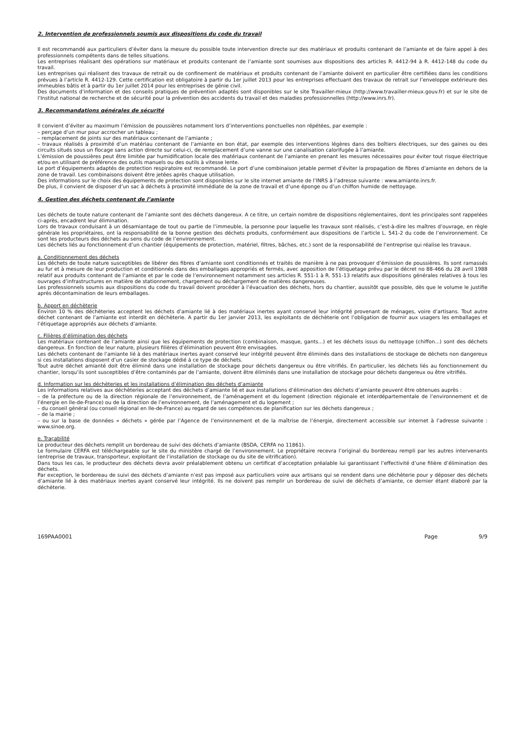2. Intervention de professionnels soumis aux dispositions du code du travail
Il est recommandé aux particuliers d’éviter dans la mesure du possible toute intervention directe sur des matériaux et produits contenant de l’amiante et de faire appel à des professionnels compétents dans de telles situations.
Les entreprises réalisant des opérations sur matériaux et produits contenant de l’amiante sont soumises aux dispositions des articles R. 4412-94 à R. 4412-148 du code du travail.
Les entreprises qui réalisent des travaux de retrait ou de confinement de matériaux et produits contenant de l’amiante doivent en particulier être certifiées dans les conditions prévues à l’article R. 4412-129. Cette certification est obligatoire à partir du 1er juillet 2013 pour les entreprises effectuant des travaux de retrait sur l’enveloppe extérieure des immeubles bâtis et à partir du 1er juillet 2014 pour les entreprises de génie civil.
Des documents d’information et des conseils pratiques de prévention adaptés sont disponibles sur le site Travailler-mieux (http://www.travailler-mieux.gouv.fr) et sur le site de l’Institut national de recherche et de sécurité pour la prévention des accidents du travail et des maladies professionnelles (http://www.inrs.fr).
3. Recommandations générales de sécurité
Il convient d’éviter au maximum l’émission de poussières notamment lors d’interventions ponctuelles non répétées, par exemple :
– perçage d’un mur pour accrocher un tableau ;
– remplacement de joints sur des matériaux contenant de l’amiante ;
– travaux réalisés à proximité d’un matériau contenant de l’amiante en bon état, par exemple des interventions légères dans des boîtiers électriques, sur des gaines ou des circuits situés sous un flocage sans action directe sur celui-ci, de remplacement d’une vanne sur une canalisation calorifugée à l’amiante.
L’émission de poussières peut être limitée par humidification locale des matériaux contenant de l’amiante en prenant les mesures nécessaires pour éviter tout risque électrique et/ou en utilisant de préférence des outils manuels ou des outils à vitesse lente.
Le port d’équipements adaptés de protection respiratoire est recommandé. Le port d’une combinaison jetable permet d’éviter la propagation de fibres d’amiante en dehors de la zone de travail. Les combinaisons doivent être jetées après chaque utilisation.
Des informations sur le choix des équipements de protection sont disponibles sur le site internet amiante de l’INRS à l’adresse suivante : www.amiante.inrs.fr.
De plus, il convient de disposer d’un sac à déchets à proximité immédiate de la zone de travail et d’une éponge ou d’un chiffon humide de nettoyage.
4. Gestion des déchets contenant de l’amiante
Les déchets de toute nature contenant de l’amiante sont des déchets dangereux. A ce titre, un certain nombre de dispositions réglementaires, dont les principales sont rappelées ci-après, encadrent leur élimination.
Lors de travaux conduisant à un désamiantage de tout ou partie de l’immeuble, la personne pour laquelle les travaux sont réalisés, c’est-à-dire les maîtres d’ouvrage, en règle générale les propriétaires, ont la responsabilité de la bonne gestion des déchets produits, conformément aux dispositions de l’article L. 541-2 du code de l’environnement. Ce sont les producteurs des déchets au sens du code de l’environnement.
Les déchets liés au fonctionnement d’un chantier (équipements de protection, matériel, filtres, bâches, etc.) sont de la responsabilité de l’entreprise qui réalise les travaux.
a. Conditionnement des déchets
Les déchets de toute nature susceptibles de libérer des fibres d’amiante sont conditionnés et traités de manière à ne pas provoquer d’émission de poussières. Ils sont ramassés au fur et à mesure de leur production et conditionnés dans des emballages appropriés et fermés, avec apposition de l’étiquetage prévu par le décret no 88-466 du 28 avril 1988 relatif aux produits contenant de l’amiante et par le code de l’environnement notamment ses articles R. 551-1 à R. 551-13 relatifs aux dispositions générales relatives à tous les ouvrages d’infrastructures en matière de stationnement, chargement ou déchargement de matières dangereuses.
Les professionnels soumis aux dispositions du code du travail doivent procéder à l’évacuation des déchets, hors du chantier, aussitôt que possible, dès que le volume le justifie après décontamination de leurs emballages.
b. Apport en déchèterie
Environ 10 % des déchèteries acceptent les déchets d’amiante lié à des matériaux inertes ayant conservé leur intégrité provenant de ménages, voire d’artisans. Tout autre déchet contenant de l’amiante est interdit en déchèterie. A partir du 1er janvier 2013, les exploitants de déchèterie ont l’obligation de fournir aux usagers les emballages et l’étiquetage appropriés aux déchets d’amiante.
c. Filières d’élimination des déchets
Les matériaux contenant de l’amiante ainsi que les équipements de protection (combinaison, masque, gants...) et les déchets issus du nettoyage (chiffon...) sont des déchets dangereux. En fonction de leur nature, plusieurs filières d’élimination peuvent être envisagées.
Les déchets contenant de l’amiante lié à des matériaux inertes ayant conservé leur intégrité peuvent être éliminés dans des installations de stockage de déchets non dangereux si ces installations disposent d’un casier de stockage dédié à ce type de déchets.
Tout autre déchet amianté doit être éliminé dans une installation de stockage pour déchets dangereux ou être vitrifiés. En particulier, les déchets liés au fonctionnement du chantier, lorsqu’ils sont susceptibles d’être contaminés par de l’amiante, doivent être éliminés dans une installation de stockage pour déchets dangereux ou être vitrifiés.
d. Information sur les déchèteries et les installations d’élimination des déchets d’amiante
Les informations relatives aux déchèteries acceptant des déchets d’amiante lié et aux installations d’élimination des déchets d’amiante peuvent être obtenues auprès :
– de la préfecture ou de la direction régionale de l’environnement, de l’aménagement et du logement (direction régionale et interdépartementale de l’environnement et de l’énergie en Ile-de-France) ou de la direction de l’environnement, de l’aménagement et du logement ;
– du conseil général (ou conseil régional en Ile-de-France) au regard de ses compétences de planification sur les déchets dangereux ;
– de la mairie ;
– ou sur la base de données « déchets » gérée par l’Agence de l’environnement et de la maîtrise de l’énergie, directement accessible sur internet à l’adresse suivante : www.sinoe.org.
e. Traçabilité
Le producteur des déchets remplit un bordereau de suivi des déchets d’amiante (BSDA, CERFA no 11861).
Le formulaire CERFA est téléchargeable sur le site du ministère chargé de l’environnement. Le propriétaire recevra l’original du bordereau rempli par les autres intervenants (entreprise de travaux, transporteur, exploitant de l’installation de stockage ou du site de vitrification).
Dans tous les cas, le producteur des déchets devra avoir préalablement obtenu un certificat d’acceptation préalable lui garantissant l’effectivité d’une filière d’élimination des déchets.
Par exception, le bordereau de suivi des déchets d’amiante n’est pas imposé aux particuliers voire aux artisans qui se rendent dans une déchèterie pour y déposer des déchets d’amiante lié à des matériaux inertes ayant conservé leur intégrité. Ils ne doivent pas remplir un bordereau de suivi de déchets d’amiante, ce dernier étant élaboré par la déchèterie.
169PAA0001 Page 9/9